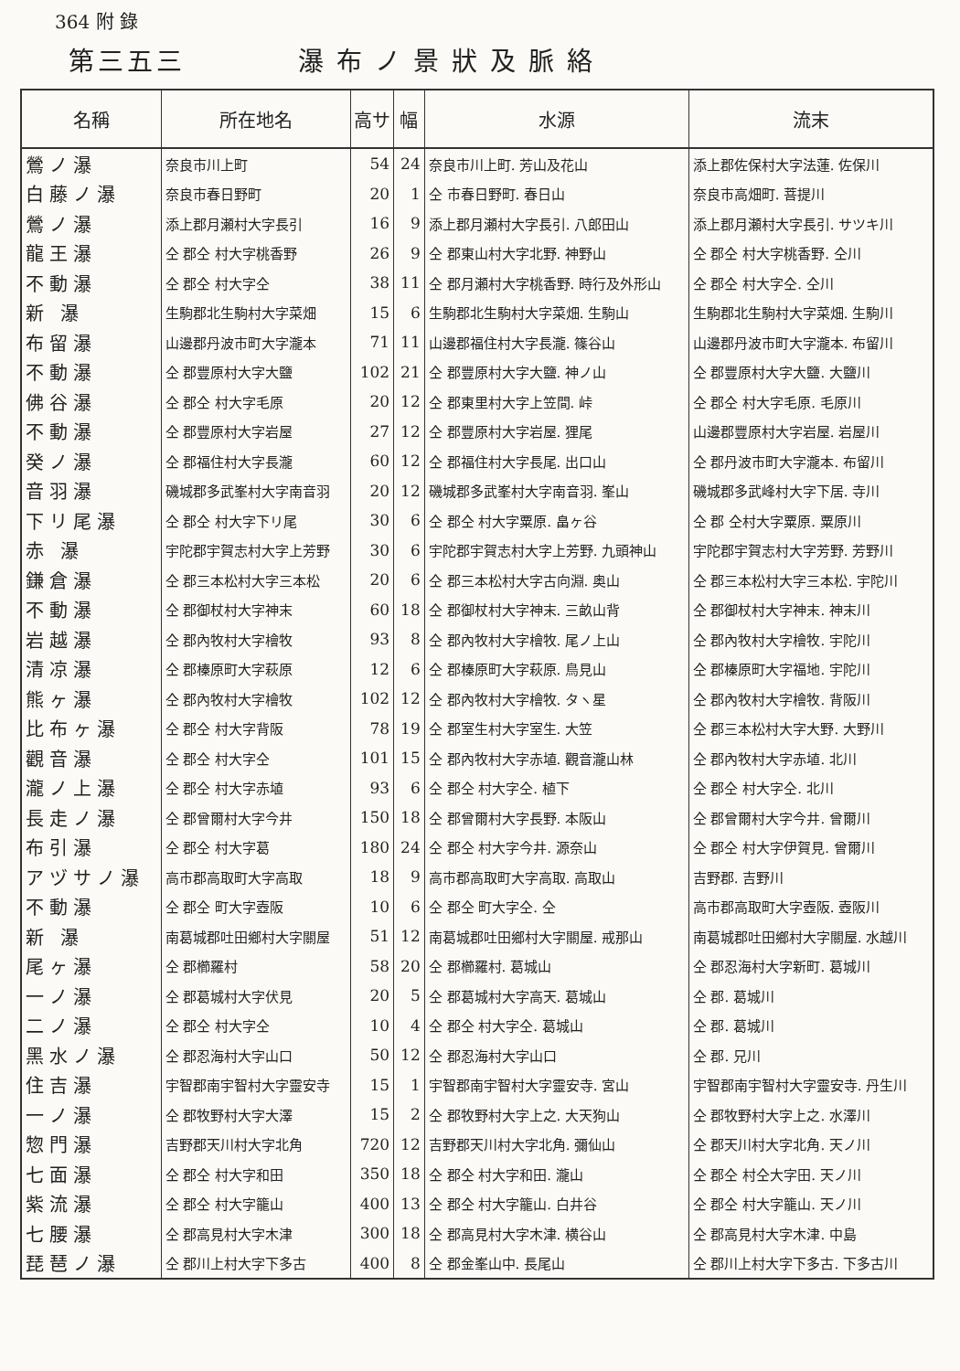364 附 錄
第三五三 瀑布ノ景狀及脈絡
| 名稱 | 所在地名 | 高サ | 幅 | 水源 | 流末 |
| --- | --- | --- | --- | --- | --- |
| 鶯ノ瀑 | 奈良市川上町 | 54 | 24 | 奈良市川上町. 芳山及花山 | 添上郡佐保村大字法蓮. 佐保川 |
| 白藤ノ瀑 | 奈良市春日野町 | 20 | 1 | 仝 市春日野町. 春日山 | 奈良市高畑町. 菩提川 |
| 鶯ノ瀑 | 添上郡月瀬村大字長引 | 16 | 9 | 添上郡月瀬村大字長引. 八郎田山 | 添上郡月瀬村大字長引. サツキ川 |
| 龍王瀑 | 仝 郡仝 村大字桃香野 | 26 | 9 | 仝 郡東山村大字北野. 神野山 | 仝 郡仝 村大字桃香野. 仝川 |
| 不動瀑 | 仝 郡仝 村大字仝 | 38 | 11 | 仝 郡月瀬村大字桃香野. 時行及外形山 | 仝 郡仝 村大字仝. 仝川 |
| 新 瀑 | 生駒郡北生駒村大字菜畑 | 15 | 6 | 生駒郡北生駒村大字菜畑. 生駒山 | 生駒郡北生駒村大字菜畑. 生駒川 |
| 布留瀑 | 山邊郡丹波市町大字瀧本 | 71 | 11 | 山邊郡福住村大字長瀧. 篠谷山 | 山邊郡丹波市町大字瀧本. 布留川 |
| 不動瀑 | 仝 郡豐原村大字大鹽 | 102 | 21 | 仝 郡豐原村大字大鹽. 神ノ山 | 仝 郡豐原村大字大鹽. 大鹽川 |
| 佛谷瀑 | 仝 郡仝 村大字毛原 | 20 | 12 | 仝 郡東里村大字上笠間. 峠 | 仝 郡仝 村大字毛原. 毛原川 |
| 不動瀑 | 仝 郡豐原村大字岩屋 | 27 | 12 | 仝 郡豐原村大字岩屋. 狸尾 | 山邊郡豐原村大字岩屋. 岩屋川 |
| 癸ノ瀑 | 仝 郡福住村大字長瀧 | 60 | 12 | 仝 郡福住村大字長尾. 出口山 | 仝 郡丹波市町大字瀧本. 布留川 |
| 音羽瀑 | 磯城郡多武峯村大字南音羽 | 20 | 12 | 磯城郡多武峯村大字南音羽. 峯山 | 磯城郡多武峰村大字下居. 寺川 |
| 下リ尾瀑 | 仝 郡仝 村大字下リ尾 | 30 | 6 | 仝 郡仝 村大字粟原. 畠ヶ谷 | 仝 郡 仝村大字粟原. 粟原川 |
| 赤 瀑 | 宇陀郡宇賀志村大字上芳野 | 30 | 6 | 宇陀郡宇賀志村大字上芳野. 九頭神山 | 宇陀郡宇賀志村大字芳野. 芳野川 |
| 鎌倉瀑 | 仝 郡三本松村大字三本松 | 20 | 6 | 仝 郡三本松村大字古向淵. 奥山 | 仝 郡三本松村大字三本松. 宇陀川 |
| 不動瀑 | 仝 郡御杖村大字神末 | 60 | 18 | 仝 郡御杖村大字神末. 三畝山背 | 仝 郡御杖村大字神末. 神末川 |
| 岩越瀑 | 仝 郡內牧村大字檜牧 | 93 | 8 | 仝 郡內牧村大字檜牧. 尾ノ上山 | 仝 郡內牧村大字檜牧. 宇陀川 |
| 清凉瀑 | 仝 郡榛原町大字萩原 | 12 | 6 | 仝 郡榛原町大字萩原. 鳥見山 | 仝 郡榛原町大字福地. 宇陀川 |
| 熊ヶ瀑 | 仝 郡內牧村大字檜牧 | 102 | 12 | 仝 郡內牧村大字檜牧. タヽ星 | 仝 郡內牧村大字檜牧. 背阪川 |
| 比布ヶ瀑 | 仝 郡仝 村大字背阪 | 78 | 19 | 仝 郡室生村大字室生. 大笠 | 仝 郡三本松村大字大野. 大野川 |
| 觀音瀑 | 仝 郡仝 村大字仝 | 101 | 15 | 仝 郡內牧村大字赤埴. 觀音瀧山林 | 仝 郡內牧村大字赤埴. 北川 |
| 瀧ノ上瀑 | 仝 郡仝 村大字赤埴 | 93 | 6 | 仝 郡仝 村大字仝. 植下 | 仝 郡仝 村大字仝. 北川 |
| 長走ノ瀑 | 仝 郡曾爾村大字今井 | 150 | 18 | 仝 郡曾爾村大字長野. 本阪山 | 仝 郡曾爾村大字今井. 曾爾川 |
| 布引瀑 | 仝 郡仝 村大字葛 | 180 | 24 | 仝 郡仝 村大字今井. 源奈山 | 仝 郡仝 村大字伊賀見. 曾爾川 |
| アヅサノ瀑 | 高市郡高取町大字高取 | 18 | 9 | 高市郡高取町大字高取. 高取山 | 吉野郡. 吉野川 |
| 不動瀑 | 仝 郡仝 町大字壺阪 | 10 | 6 | 仝 郡仝 町大字仝. 仝 | 高市郡高取町大字壺阪. 壺阪川 |
| 新 瀑 | 南葛城郡吐田鄉村大字關屋 | 51 | 12 | 南葛城郡吐田鄉村大字關屋. 戒那山 | 南葛城郡吐田鄉村大字關屋. 水越川 |
| 尾ヶ瀑 | 仝 郡櫛羅村 | 58 | 20 | 仝 郡櫛羅村. 葛城山 | 仝 郡忍海村大字新町. 葛城川 |
| 一ノ瀑 | 仝 郡葛城村大字伏見 | 20 | 5 | 仝 郡葛城村大字高天. 葛城山 | 仝 郡. 葛城川 |
| 二ノ瀑 | 仝 郡仝 村大字仝 | 10 | 4 | 仝 郡仝 村大字仝. 葛城山 | 仝 郡. 葛城川 |
| 黑水ノ瀑 | 仝 郡忍海村大字山口 | 50 | 12 | 仝 郡忍海村大字山口 | 仝 郡. 兄川 |
| 住吉瀑 | 宇智郡南宇智村大字靈安寺 | 15 | 1 | 宇智郡南宇智村大字靈安寺. 宮山 | 宇智郡南宇智村大字靈安寺. 丹生川 |
| 一ノ瀑 | 仝 郡牧野村大字大澤 | 15 | 2 | 仝 郡牧野村大字上之. 大天狗山 | 仝 郡牧野村大字上之. 水澤川 |
| 惣門瀑 | 吉野郡天川村大字北角 | 720 | 12 | 吉野郡天川村大字北角. 彌仙山 | 仝 郡天川村大字北角. 天ノ川 |
| 七面瀑 | 仝 郡仝 村大字和田 | 350 | 18 | 仝 郡仝 村大字和田. 瀧山 | 仝 郡仝 村仝大字田. 天ノ川 |
| 紫流瀑 | 仝 郡仝 村大字籠山 | 400 | 13 | 仝 郡仝 村大字籠山. 白井谷 | 仝 郡仝 村大字籠山. 天ノ川 |
| 七腰瀑 | 仝 郡高見村大字木津 | 300 | 18 | 仝 郡高見村大字木津. 横谷山 | 仝 郡高見村大字木津. 中島 |
| 琵琶ノ瀑 | 仝 郡川上村大字下多古 | 400 | 8 | 仝 郡金峯山中. 長尾山 | 仝 郡川上村大字下多古. 下多古川 |